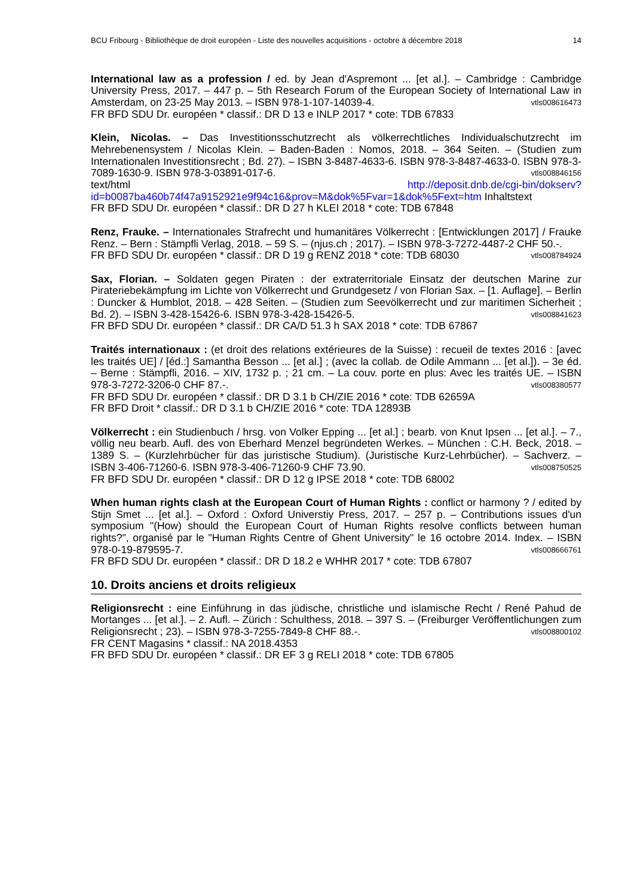BCU Fribourg - Bibliothèque de droit européen - Liste des nouvelles acquisitions - octobre à décembre 2018 14
International law as a profession / ed. by Jean d'Aspremont ... [et al.]. – Cambridge : Cambridge University Press, 2017. – 447 p. – 5th Research Forum of the European Society of International Law in Amsterdam, on 23-25 May 2013. – ISBN 978-1-107-14039-4. vtls008616473
FR BFD SDU Dr. européen * classif.: DR D 13 e INLP 2017 * cote: TDB 67833
Klein, Nicolas. – Das Investitionsschutzrecht als völkerrechtliches Individualschutzrecht im Mehrebenensystem / Nicolas Klein. – Baden-Baden : Nomos, 2018. – 364 Seiten. – (Studien zum Internationalen Investitionsrecht ; Bd. 27). – ISBN 3-8487-4633-6. ISBN 978-3-8487-4633-0. ISBN 978-3-7089-1630-9. ISBN 978-3-03891-017-6. vtls008846156
text/html http://deposit.dnb.de/cgi-bin/dokserv?id=b0087ba460b74f47a9152921e9f94c16&prov=M&dok%5Fvar=1&dok%5Fext=htm Inhaltstext
FR BFD SDU Dr. européen * classif.: DR D 27 h KLEI 2018 * cote: TDB 67848
Renz, Frauke. – Internationales Strafrecht und humanitäres Völkerrecht : [Entwicklungen 2017] / Frauke Renz. – Bern : Stämpfli Verlag, 2018. – 59 S. – (njus.ch ; 2017). – ISBN 978-3-7272-4487-2 CHF 50.-. vtls008784924
FR BFD SDU Dr. européen * classif.: DR D 19 g RENZ 2018 * cote: TDB 68030
Sax, Florian. – Soldaten gegen Piraten : der extraterritoriale Einsatz der deutschen Marine zur Pirateriebekämpfung im Lichte von Völkerrecht und Grundgesetz / von Florian Sax. – [1. Auflage]. – Berlin : Duncker & Humblot, 2018. – 428 Seiten. – (Studien zum Seevölkerrecht und zur maritimen Sicherheit ; Bd. 2). – ISBN 3-428-15426-6. ISBN 978-3-428-15426-5. vtls008841623
FR BFD SDU Dr. européen * classif.: DR CA/D 51.3 h SAX 2018 * cote: TDB 67867
Traités internationaux : (et droit des relations extérieures de la Suisse) : recueil de textes 2016 : [avec les traités UE] / [éd.:] Samantha Besson ... [et al.] ; (avec la collab. de Odile Ammann ... [et al.]). – 3e éd. – Berne : Stämpfli, 2016. – XIV, 1732 p. ; 21 cm. – La couv. porte en plus: Avec les traités UE. – ISBN 978-3-7272-3206-0 CHF 87.-. vtls008380577
FR BFD SDU Dr. européen * classif.: DR D 3.1 b CH/ZIE 2016 * cote: TDB 62659A
FR BFD Droit * classif.: DR D 3.1 b CH/ZIE 2016 * cote: TDA 12893B
Völkerrecht : ein Studienbuch / hrsg. von Volker Epping ... [et al.] ; bearb. von Knut Ipsen ... [et al.]. – 7., völlig neu bearb. Aufl. des von Eberhard Menzel begründeten Werkes. – München : C.H. Beck, 2018. – 1389 S. – (Kurzlehrbücher für das juristische Studium). (Juristische Kurz-Lehrbücher). – Sachverz. – ISBN 3-406-71260-6. ISBN 978-3-406-71260-9 CHF 73.90. vtls008750525
FR BFD SDU Dr. européen * classif.: DR D 12 g IPSE 2018 * cote: TDB 68002
When human rights clash at the European Court of Human Rights : conflict or harmony ? / edited by Stijn Smet ... [et al.]. – Oxford : Oxford Universtiy Press, 2017. – 257 p. – Contributions issues d'un symposium "(How) should the European Court of Human Rights resolve conflicts between human rights?", organisé par le "Human Rights Centre of Ghent University" le 16 octobre 2014. Index. – ISBN 978-0-19-879595-7. vtls008666761
FR BFD SDU Dr. européen * classif.: DR D 18.2 e WHHR 2017 * cote: TDB 67807
10. Droits anciens et droits religieux
Religionsrecht : eine Einführung in das jüdische, christliche und islamische Recht / René Pahud de Mortanges ... [et al.]. – 2. Aufl. – Zürich : Schulthess, 2018. – 397 S. – (Freiburger Veröffentlichungen zum Religionsrecht ; 23). – ISBN 978-3-7255-7849-8 CHF 88.-. vtls008800102
FR CENT Magasins * classif.: NA 2018.4353
FR BFD SDU Dr. européen * classif.: DR EF 3 g RELI 2018 * cote: TDB 67805